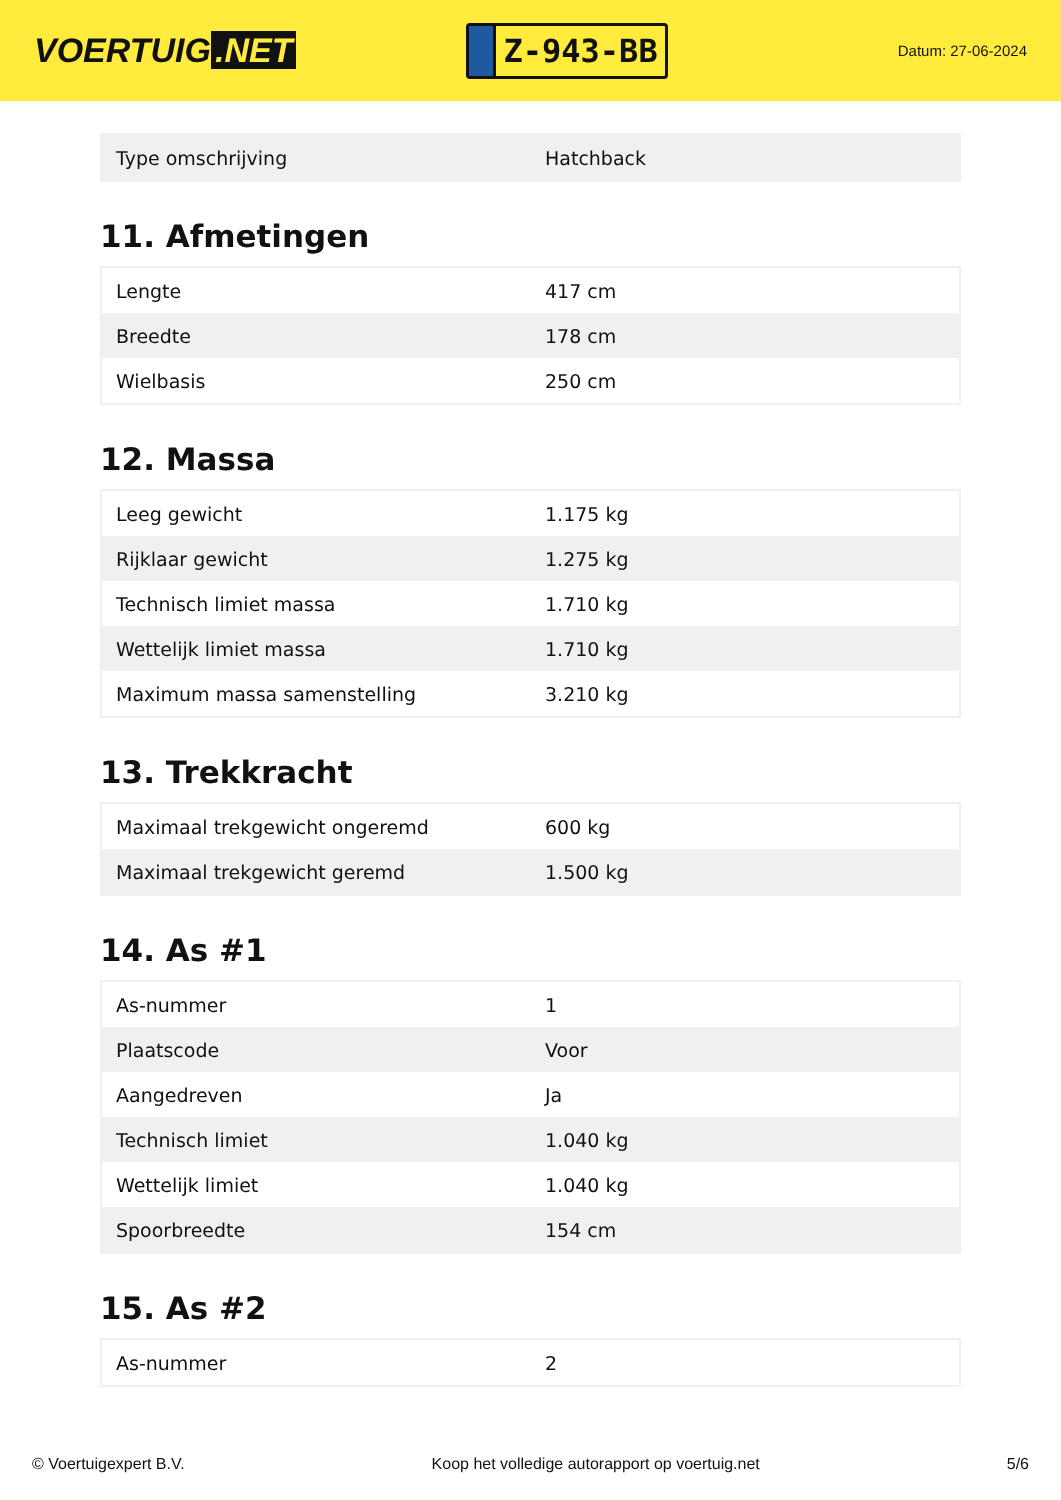VOERTUIG.NET
Z-943-BB
Datum: 27-06-2024
| Type omschrijving | Hatchback |
11. Afmetingen
| Lengte | 417 cm |
| Breedte | 178 cm |
| Wielbasis | 250 cm |
12. Massa
| Leeg gewicht | 1.175 kg |
| Rijklaar gewicht | 1.275 kg |
| Technisch limiet massa | 1.710 kg |
| Wettelijk limiet massa | 1.710 kg |
| Maximum massa samenstelling | 3.210 kg |
13. Trekkracht
| Maximaal trekgewicht ongeremd | 600 kg |
| Maximaal trekgewicht geremd | 1.500 kg |
14. As #1
| As-nummer | 1 |
| Plaatscode | Voor |
| Aangedreven | Ja |
| Technisch limiet | 1.040 kg |
| Wettelijk limiet | 1.040 kg |
| Spoorbreedte | 154 cm |
15. As #2
| As-nummer | 2 |
© Voertuigexpert B.V. Koop het volledige autorapport op voertuig.net 5/6